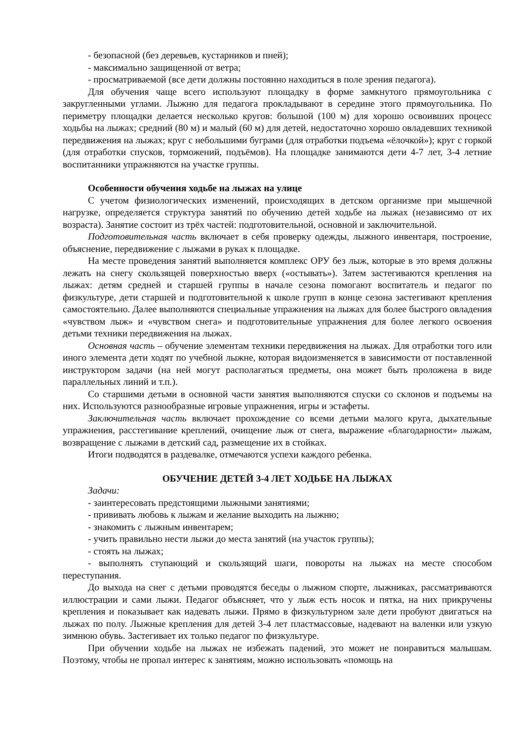- безопасной (без деревьев, кустарников и пней);
- максимально защищенной от ветра;
- просматриваемой (все дети должны постоянно находиться в поле зрения педагога).
Для обучения чаще всего используют площадку в форме замкнутого прямоугольника с закругленными углами. Лыжню для педагога прокладывают в середине этого прямоугольника. По периметру площадки делается несколько кругов: большой (100 м) для хорошо освоивших процесс ходьбы на лыжах; средний (80 м) и малый (60 м) для детей, недостаточно хорошо овладевших техникой передвижения на лыжах; круг с небольшими буграми (для отработки подъема «ёлочкой»); круг с горкой (для отработки спусков, торможений, подъёмов). На площадке занимаются дети 4-7 лет, 3-4 летние воспитанники упражняются на участке группы.
Особенности обучения ходьбе на лыжах на улице
С учетом физиологических изменений, происходящих в детском организме при мышечной нагрузке, определяется структура занятий по обучению детей ходьбе на лыжах (независимо от их возраста). Занятие состоит из трёх частей: подготовительной, основной и заключительной.
Подготовительная часть включает в себя проверку одежды, лыжного инвентаря, построение, объяснение, передвижение с лыжами в руках к площадке.
На месте проведения занятий выполняется комплекс ОРУ без лыж, которые в это время должны лежать на снегу скользящей поверхностью вверх («остывать»). Затем застегиваются крепления на лыжах: детям средней и старшей группы в начале сезона помогают воспитатель и педагог по физкультуре, дети старшей и подготовительной к школе групп в конце сезона застегивают крепления самостоятельно. Далее выполняются специальные упражнения на лыжах для более быстрого овладения «чувством лыж» и «чувством снега» и подготовительные упражнения для более легкого освоения детьми техники передвижения на лыжах.
Основная часть – обучение элементам техники передвижения на лыжах. Для отработки того или иного элемента дети ходят по учебной лыжне, которая видоизменяется в зависимости от поставленной инструктором задачи (на ней могут располагаться предметы, она может быть проложена в виде параллельных линий и т.п.).
Со старшими детьми в основной части занятия выполняются спуски со склонов и подъемы на них. Используются разнообразные игровые упражнения, игры и эстафеты.
Заключительная часть включает прохождение со всеми детьми малого круга, дыхательные упражнения, расстегивание креплений, очищение лыж от снега, выражение «благодарности» лыжам, возвращение с лыжами в детский сад, размещение их в стойках.
Итоги подводятся в раздевалке, отмечаются успехи каждого ребенка.
ОБУЧЕНИЕ ДЕТЕЙ 3-4 ЛЕТ ХОДЬБЕ НА ЛЫЖАХ
Задачи:
- заинтересовать предстоящими лыжными занятиями;
- прививать любовь к лыжам и желание выходить на лыжню;
- знакомить с лыжным инвентарем;
- учить правильно нести лыжи до места занятий (на участок группы);
- стоять на лыжах;
- выполнять ступающий и скользящий шаги, повороты на лыжах на месте способом переступания.
До выхода на снег с детьми проводятся беседы о лыжном спорте, лыжниках, рассматриваются иллюстрации и сами лыжи. Педагог объясняет, что у лыж есть носок и пятка, на них прикручены крепления и показывает как надевать лыжи. Прямо в физкультурном зале дети пробуют двигаться на лыжах по полу. Лыжные крепления для детей 3-4 лет пластмассовые, надевают на валенки или узкую зимнюю обувь. Застегивает их только педагог по физкультуре.
При обучении ходьбе на лыжах не избежать падений, это может не понравиться малышам. Поэтому, чтобы не пропал интерес к занятиям, можно использовать «помощь на